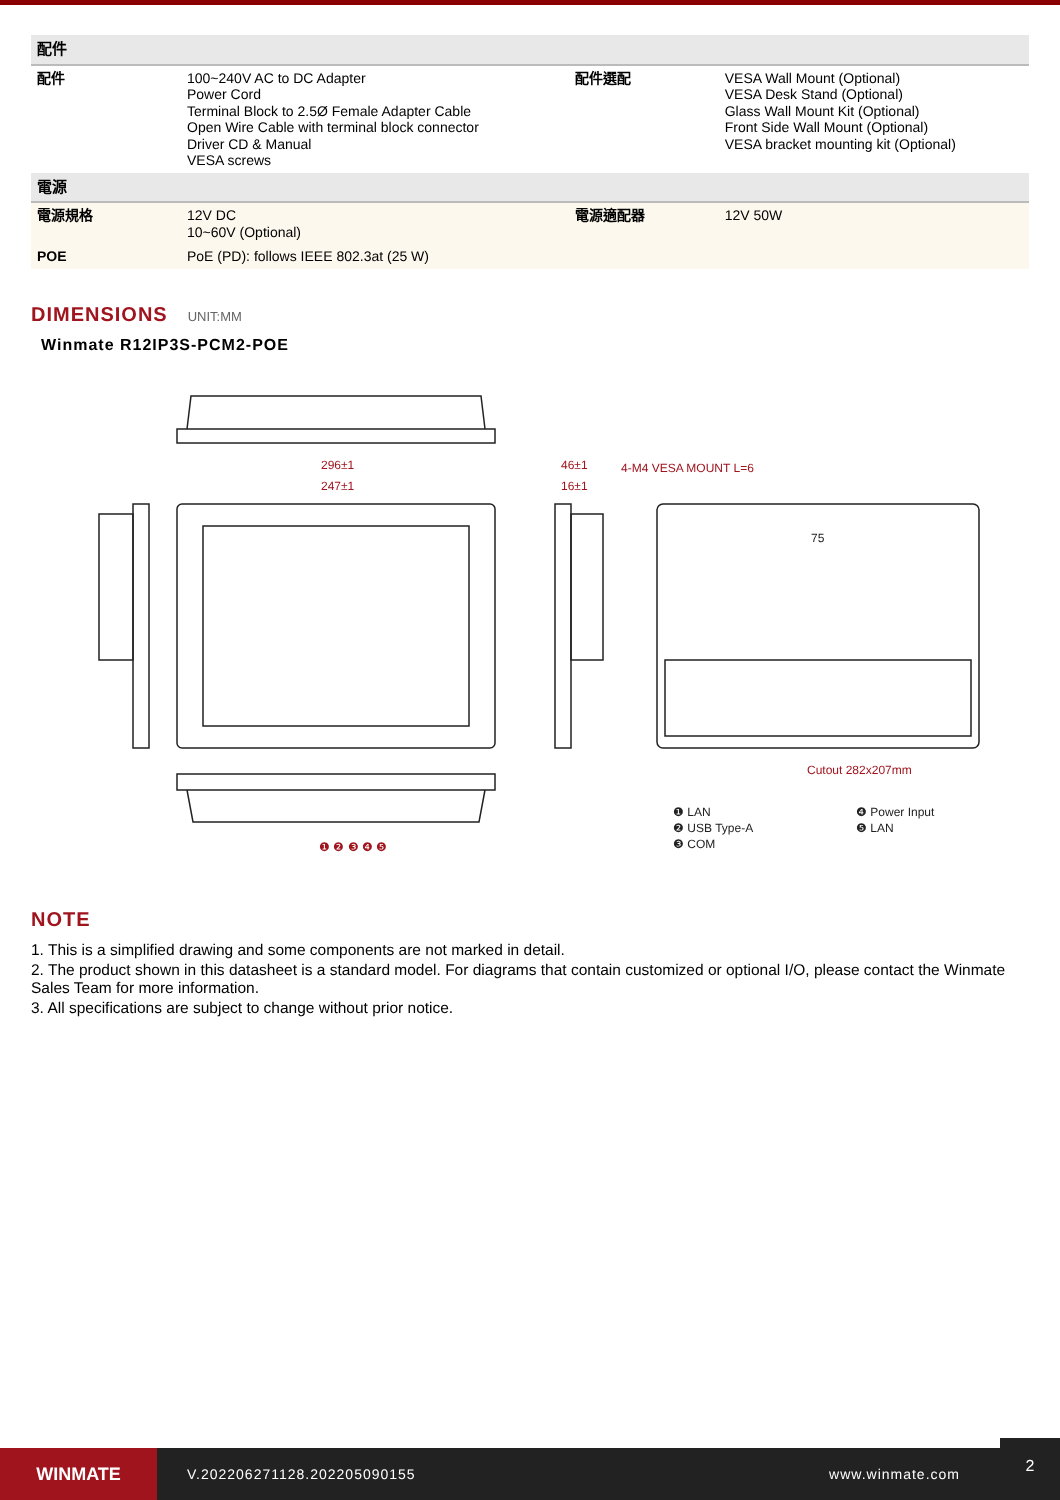| 配件 | | | |
| --- | --- | --- | --- |
| 配件 | 100~240V AC to DC Adapter Power Cord Terminal Block to 2.5Ø Female Adapter Cable Open Wire Cable with terminal block connector Driver CD & Manual VESA screws | 配件選配 | VESA Wall Mount (Optional) VESA Desk Stand (Optional) Glass Wall Mount Kit (Optional) Front Side Wall Mount (Optional) VESA bracket mounting kit (Optional) |
| 電源 | | | |
| 電源規格 | 12V DC 10~60V (Optional) | 電源適配器 | 12V 50W |
| POE | PoE (PD): follows IEEE 802.3at (25 W) | | |
DIMENSIONS UNIT:MM
Winmate R12IP3S-PCM2-POE
296±1
247±1
46±1
16±1
4-M4 VESA MOUNT L=6
Cutout 282x207mm
❶ ❷ ❸ ❹ ❺
75
❶ LAN
❷ USB Type-A
❸ COM
❹ Power Input
❺ LAN
NOTE
1. This is a simplified drawing and some components are not marked in detail.
2. The product shown in this datasheet is a standard model. For diagrams that contain customized or optional I/O, please contact the Winmate Sales Team for more information.
3. All specifications are subject to change without prior notice.
WINMATE
V.202206271128.202205090155 www.winmate.com
2